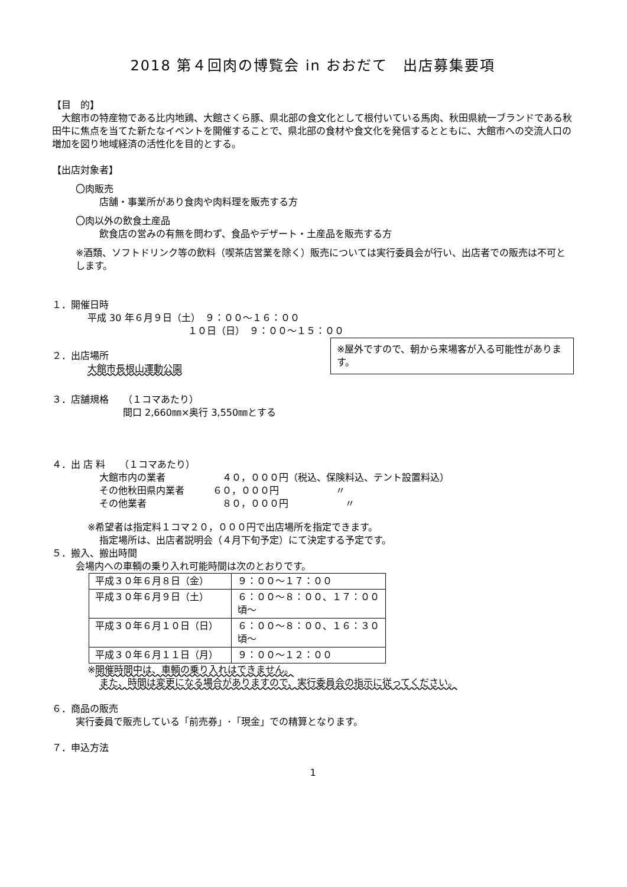2018 第４回肉の博覧会 in おおだて　出店募集要項
【目　的】
　大館市の特産物である比内地鶏、大館さくら豚、県北部の食文化として根付いている馬肉、秋田県統一ブランドである秋田牛に焦点を当てた新たなイベントを開催することで、県北部の食材や食文化を発信するとともに、大館市への交流人口の増加を図り地域経済の活性化を目的とする。
【出店対象者】
〇肉販売
店舗・事業所があり食肉や肉料理を販売する方
〇肉以外の飲食土産品
飲食店の営みの有無を問わず、食品やデザート・土産品を販売する方
※酒類、ソフトドリンク等の飲料（喫茶店営業を除く）販売については実行委員会が行い、出店者での販売は不可とします。
１．開催日時
平成 30 年６月９日（土）　９：００～１６：００
１０日（日）　９：００～１５：００
※屋外ですので、朝から来場客が入る可能性があります。
２．出店場所
大館市長根山運動公園
３．店舗規格　　（１コマあたり）
間口 2,660㎜×奥行 3,550㎜とする
４．出 店 料　　（１コマあたり）
大館市内の業者　　　　　　４０，０００円（税込、保険料込、テント設置料込）
その他秋田県内業者　　　６０，０００円　　　　　　〃
その他業者　　　　　　　　８０，０００円　　　　　　〃
※希望者は指定料１コマ２０，０００円で出店場所を指定できます。
指定場所は、出店者説明会（４月下旬予定）にて決定する予定です。
５．搬入、搬出時間
会場内への車輌の乗り入れ可能時間は次のとおりです。
| 平成３０年６月８日（金） | ９：００～１７：００ |
| 平成３０年６月９日（土） | ６：００～８：００、１７：００頃～ |
| 平成３０年６月１０日（日） | ６：００～８：００、１６：３０頃～ |
| 平成３０年６月１１日（月） | ９：００～１２：００ |
※開催時間中は、車輌の乗り入れはできません。
また、時間は変更になる場合がありますので、実行委員会の指示に従ってください。
６．商品の販売
実行委員で販売している「前売券」･「現金」での精算となります。
７．申込方法
1